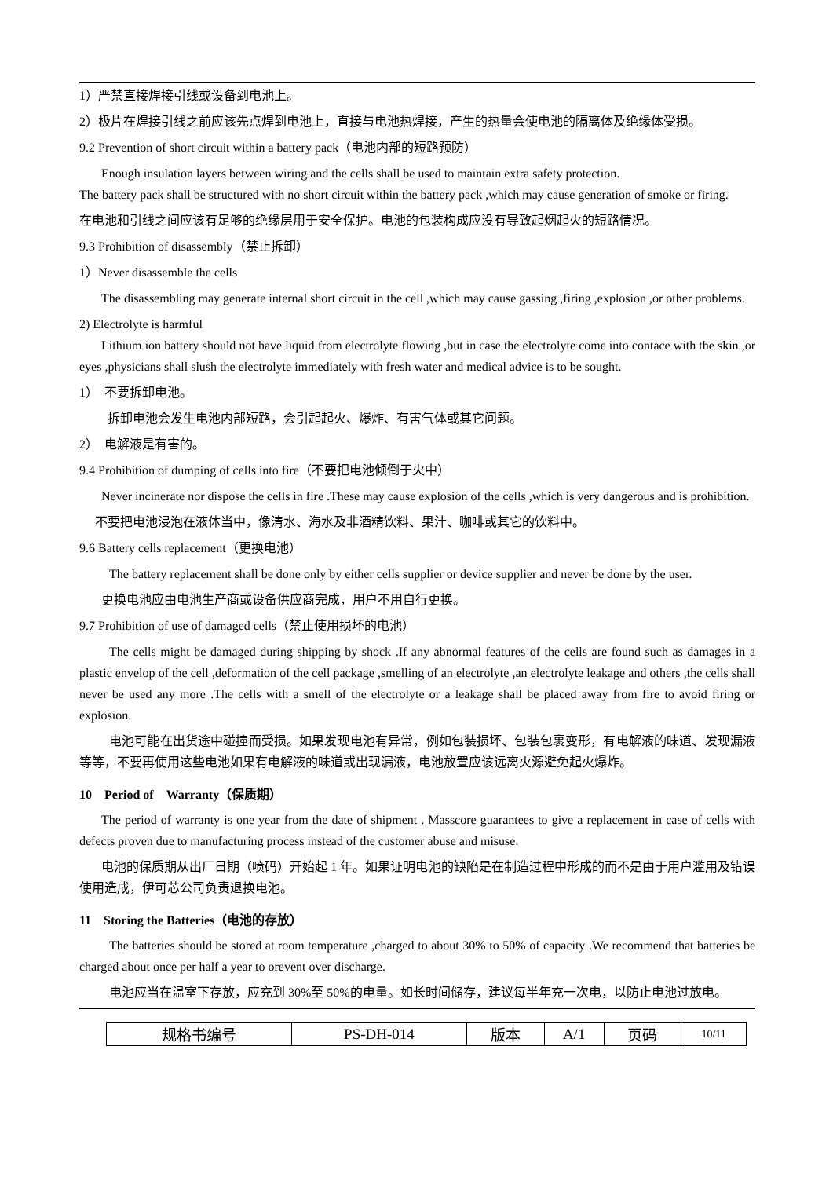1）严禁直接焊接引线或设备到电池上。
2）极片在焊接引线之前应该先点焊到电池上，直接与电池热焊接，产生的热量会使电池的隔离体及绝缘体受损。
9.2 Prevention of short circuit within a battery pack（电池内部的短路预防）
Enough insulation layers between wiring and the cells shall be used to maintain extra safety protection.
The battery pack shall be structured with no short circuit within the battery pack ,which may cause generation of smoke or firing.
在电池和引线之间应该有足够的绝缘层用于安全保护。电池的包装构成应没有导致起烟起火的短路情况。
9.3 Prohibition of disassembly（禁止拆卸）
1）Never disassemble the cells
The disassembling may generate internal short circuit in the cell ,which may cause gassing ,firing ,explosion ,or other problems.
2) Electrolyte is harmful
Lithium ion battery should not have liquid from electrolyte flowing ,but in case the electrolyte come into contace with the skin ,or eyes ,physicians shall slush the electrolyte immediately with fresh water and medical advice is to be sought.
1）　不要拆卸电池。
拆卸电池会发生电池内部短路，会引起起火、爆炸、有害气体或其它问题。
2）　电解液是有害的。
9.4 Prohibition of dumping of cells into fire（不要把电池倾倒于火中）
Never incinerate nor dispose the cells in fire .These may cause explosion of the cells ,which is very dangerous and is prohibition.
不要把电池浸泡在液体当中，像清水、海水及非酒精饮料、果汁、咖啡或其它的饮料中。
9.6 Battery cells replacement（更换电池）
The battery replacement shall be done only by either cells supplier or device supplier and never be done by the user.
更换电池应由电池生产商或设备供应商完成，用户不用自行更换。
9.7 Prohibition of use of damaged cells（禁止使用损坏的电池）
The cells might be damaged during shipping by shock .If any abnormal features of the cells are found such as damages in a plastic envelop of the cell ,deformation of the cell package ,smelling of an electrolyte ,an electrolyte leakage and others ,the cells shall never be used any more .The cells with a smell of the electrolyte or a leakage shall be placed away from fire to avoid firing or explosion.
电池可能在出货途中碰撞而受损。如果发现电池有异常，例如包装损坏、包装包裹变形，有电解液的味道、发现漏液等等，不要再使用这些电池如果有电解液的味道或出现漏液，电池放置应该远离火源避免起火爆炸。
10　Period of　Warranty（保质期）
The period of warranty is one year from the date of shipment . Masscore guarantees to give a replacement in case of cells with defects proven due to manufacturing process instead of the customer abuse and misuse.
电池的保质期从出厂日期（喷码）开始起 1 年。如果证明电池的缺陷是在制造过程中形成的而不是由于用户滥用及错误使用造成，伊可芯公司负责退换电池。
11　Storing the Batteries（电池的存放）
The batteries should be stored at room temperature ,charged to about 30% to 50% of capacity .We recommend that batteries be charged about once per half a year to orevent over discharge.
电池应当在温室下存放，应充到 30%至 50%的电量。如长时间储存，建议每半年充一次电，以防止电池过放电。
| 规格书编号 | PS-DH-014 | 版本 | A/1 | 页码 | 10/11 |